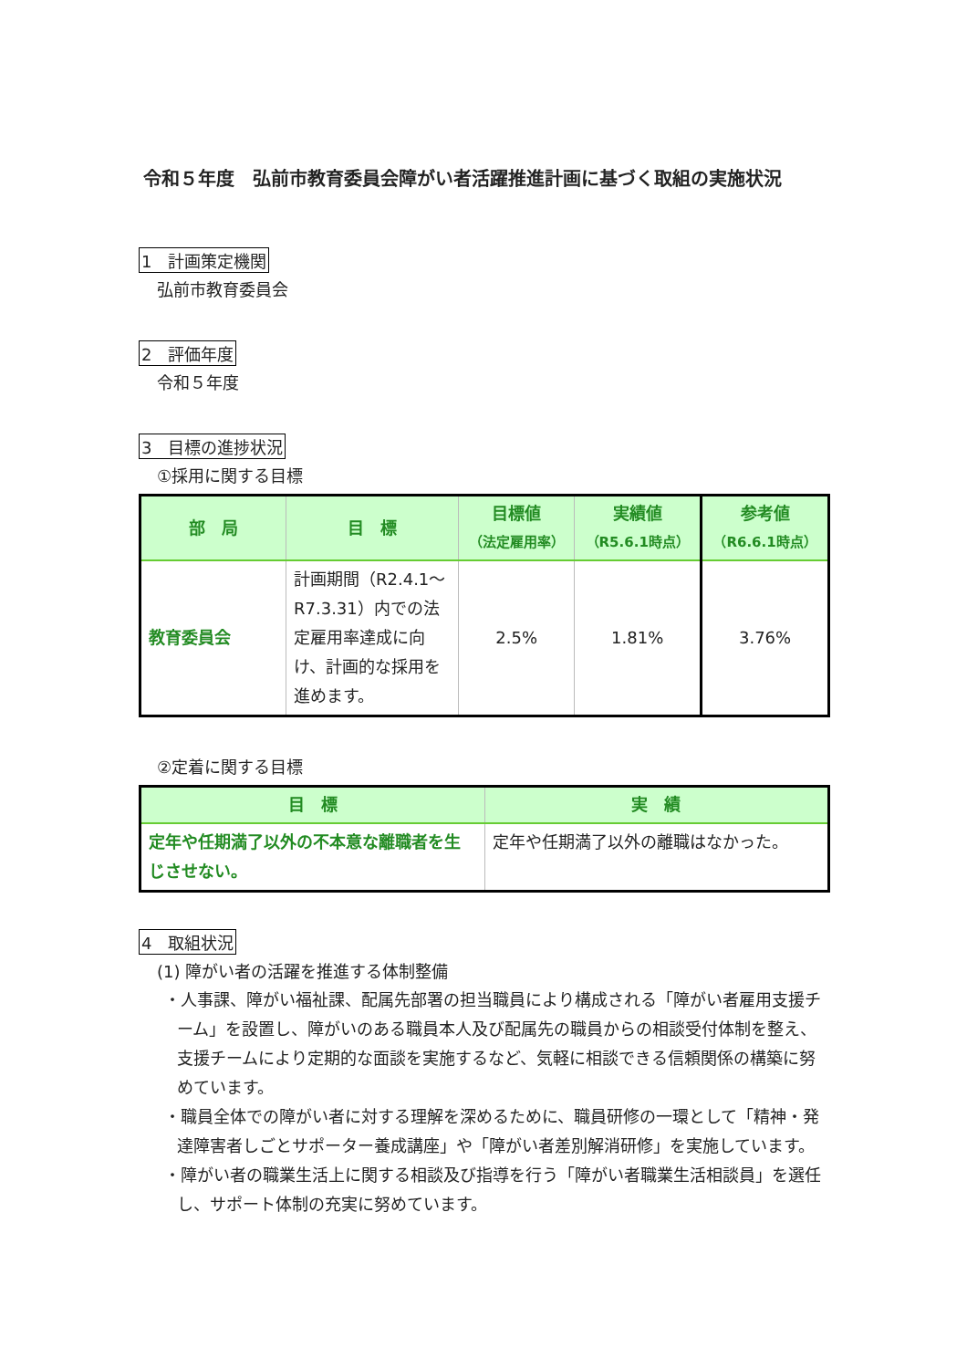令和５年度　弘前市教育委員会障がい者活躍推進計画に基づく取組の実施状況
1　計画策定機関
弘前市教育委員会
2　評価年度
令和５年度
3　目標の進捗状況
①採用に関する目標
| 部 局 | 目 標 | 目標値 （法定雇用率） | 実績値 （R5.6.1時点） | 参考値 （R6.6.1時点） |
| --- | --- | --- | --- | --- |
| 教育委員会 | 計画期間（R2.4.1～R7.3.31）内での法定雇用率達成に向け、計画的な採用を進めます。 | 2.5% | 1.81% | 3.76% |
②定着に関する目標
| 目 標 | 実 績 |
| --- | --- |
| 定年や任期満了以外の不本意な離職者を生じさせない。 | 定年や任期満了以外の離職はなかった。 |
4　取組状況
(1) 障がい者の活躍を推進する体制整備
・人事課、障がい福祉課、配属先部署の担当職員により構成される「障がい者雇用支援チーム」を設置し、障がいのある職員本人及び配属先の職員からの相談受付体制を整え、支援チームにより定期的な面談を実施するなど、気軽に相談できる信頼関係の構築に努めています。
・職員全体での障がい者に対する理解を深めるために、職員研修の一環として「精神・発達障害者しごとサポーター養成講座」や「障がい者差別解消研修」を実施しています。
・障がい者の職業生活上に関する相談及び指導を行う「障がい者職業生活相談員」を選任し、サポート体制の充実に努めています。